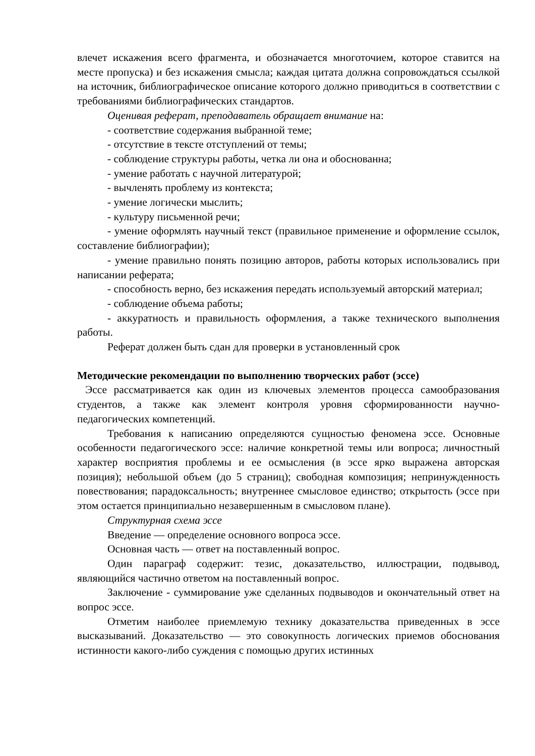влечет искажения всего фрагмента, и обозначается многоточием, которое ставится на месте пропуска) и без искажения смысла; каждая цитата должна сопровождаться ссылкой на источник, библиографическое описание которого должно приводиться в соответствии с требованиями библиографических стандартов.
Оценивая реферат, преподаватель обращает внимание на:
- соответствие содержания выбранной теме;
- отсутствие в тексте отступлений от темы;
- соблюдение структуры работы, четка ли она и обоснованна;
- умение работать с научной литературой;
- вычленять проблему из контекста;
- умение логически мыслить;
- культуру письменной речи;
- умение оформлять научный текст (правильное применение и оформление ссылок, составление библиографии);
- умение правильно понять позицию авторов, работы которых использовались при написании реферата;
- способность верно, без искажения передать используемый авторский материал;
- соблюдение объема работы;
- аккуратность и правильность оформления, а также технического выполнения работы.
Реферат должен быть сдан для проверки в установленный срок
Методические рекомендации по выполнению творческих работ (эссе)
Эссе рассматривается как один из ключевых элементов процесса самообразования студентов, а также как элемент контроля уровня сформированности научно-педагогических компетенций.
Требования к написанию определяются сущностью феномена эссе. Основные особенности педагогического эссе: наличие конкретной темы или вопроса; личностный характер восприятия проблемы и ее осмысления (в эссе ярко выражена авторская позиция); небольшой объем (до 5 страниц); свободная композиция; непринужденность повествования; парадоксальность; внутреннее смысловое единство; открытость (эссе при этом остается принципиально незавершенным в смысловом плане).
Структурная схема эссе
Введение — определение основного вопроса эссе.
Основная часть — ответ на поставленный вопрос.
Один параграф содержит: тезис, доказательство, иллюстрации, подвывод, являющийся частично ответом на поставленный вопрос.
Заключение - суммирование уже сделанных подвыводов и окончательный ответ на вопрос эссе.
Отметим наиболее приемлемую технику доказательства приведенных в эссе высказываний. Доказательство — это совокупность логических приемов обоснования истинности какого-либо суждения с помощью других истинных